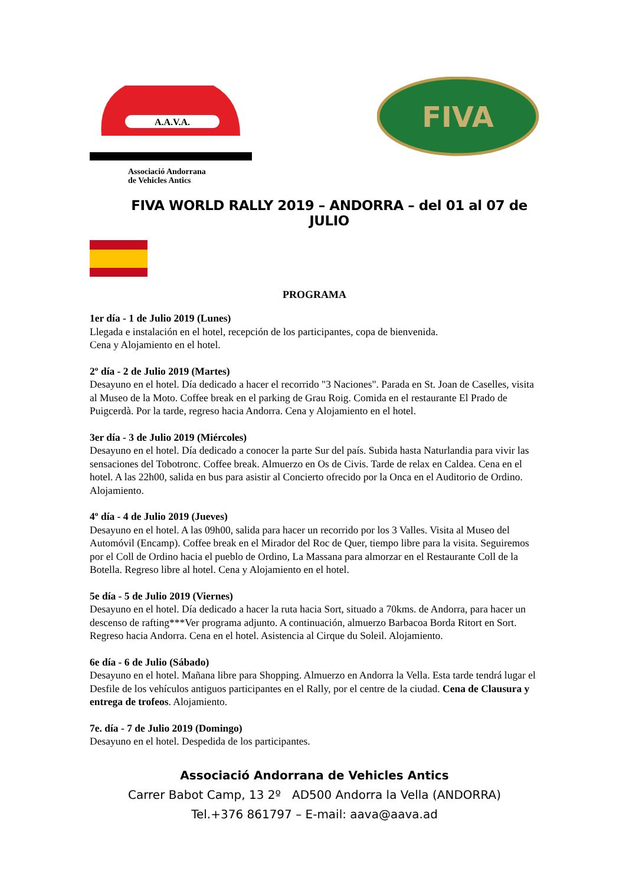A.A.V.A.
Associació Andorrana
de Vehicles Antics
FIVA
FIVA WORLD RALLY 2019 – ANDORRA – del 01 al 07 de JULIO
PROGRAMA
1er día - 1 de Julio 2019 (Lunes)
Llegada e instalación en el hotel, recepción de los participantes, copa de bienvenida.
Cena y Alojamiento en el hotel.
2º día - 2 de Julio 2019 (Martes)
Desayuno en el hotel. Día dedicado a hacer el recorrido "3 Naciones". Parada en St. Joan de Caselles, visita al Museo de la Moto. Coffee break en el parking de Grau Roig. Comida en el restaurante El Prado de Puigcerdà. Por la tarde, regreso hacia Andorra. Cena y Alojamiento en el hotel.
3er día - 3 de Julio 2019 (Miércoles)
Desayuno en el hotel. Día dedicado a conocer la parte Sur del país. Subida hasta Naturlandia para vivir las sensaciones del Tobotronc. Coffee break. Almuerzo en Os de Civis. Tarde de relax en Caldea. Cena en el hotel. A las 22h00, salida en bus para asistir al Concierto ofrecido por la Onca en el Auditorio de Ordino. Alojamiento.
4º día - 4 de Julio 2019 (Jueves)
Desayuno en el hotel. A las 09h00, salida para hacer un recorrido por los 3 Valles. Visita al Museo del Automóvil (Encamp). Coffee break en el Mirador del Roc de Quer, tiempo libre para la visita. Seguiremos por el Coll de Ordino hacia el pueblo de Ordino, La Massana para almorzar en el Restaurante Coll de la Botella. Regreso libre al hotel. Cena y Alojamiento en el hotel.
5e día - 5 de Julio 2019 (Viernes)
Desayuno en el hotel. Día dedicado a hacer la ruta hacia Sort, situado a 70kms. de Andorra, para hacer un descenso de rafting***Ver programa adjunto. A continuación, almuerzo Barbacoa Borda Ritort en Sort. Regreso hacia Andorra. Cena en el hotel. Asistencia al Cirque du Soleil. Alojamiento.
6e día - 6 de Julio (Sábado)
Desayuno en el hotel. Mañana libre para Shopping. Almuerzo en Andorra la Vella. Esta tarde tendrá lugar el Desfile de los vehículos antiguos participantes en el Rally, por el centre de la ciudad. Cena de Clausura y entrega de trofeos. Alojamiento.
7e. día - 7 de Julio 2019 (Domingo)
Desayuno en el hotel. Despedida de los participantes.
Associació Andorrana de Vehicles Antics
Carrer Babot Camp, 13 2º AD500 Andorra la Vella (ANDORRA)
Tel.+376 861797 – E-mail: aava@aava.ad